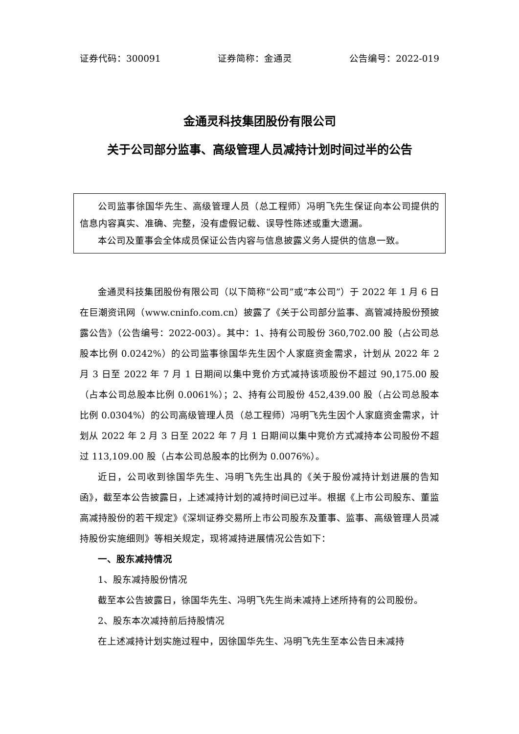证券代码：300091 证券简称：金通灵 公告编号：2022-019
金通灵科技集团股份有限公司
关于公司部分监事、高级管理人员减持计划时间过半的公告
公司监事徐国华先生、高级管理人员（总工程师）冯明飞先生保证向本公司提供的信息内容真实、准确、完整，没有虚假记载、误导性陈述或重大遗漏。
本公司及董事会全体成员保证公告内容与信息披露义务人提供的信息一致。
金通灵科技集团股份有限公司（以下简称“公司”或“本公司”）于 2022 年 1 月 6 日在巨潮资讯网（www.cninfo.com.cn）披露了《关于公司部分监事、高管减持股份预披露公告》（公告编号：2022-003）。其中：1、持有公司股份 360,702.00 股（占公司总股本比例 0.0242%）的公司监事徐国华先生因个人家庭资金需求，计划从 2022 年 2 月 3 日至 2022 年 7 月 1 日期间以集中竞价方式减持该项股份不超过 90,175.00 股（占本公司总股本比例 0.0061%）；2、持有公司股份 452,439.00 股（占公司总股本比例 0.0304%）的公司高级管理人员（总工程师）冯明飞先生因个人家庭资金需求，计划从 2022 年 2 月 3 日至 2022 年 7 月 1 日期间以集中竞价方式减持本公司股份不超过 113,109.00 股（占本公司总股本的比例为 0.0076%）。
近日，公司收到徐国华先生、冯明飞先生出具的《关于股份减持计划进展的告知函》，截至本公告披露日，上述减持计划的减持时间已过半。根据《上市公司股东、董监高减持股份的若干规定》《深圳证券交易所上市公司股东及董事、监事、高级管理人员减持股份实施细则》等相关规定，现将减持进展情况公告如下：
一、股东减持情况
1、股东减持股份情况
截至本公告披露日，徐国华先生、冯明飞先生尚未减持上述所持有的公司股份。
2、股东本次减持前后持股情况
在上述减持计划实施过程中，因徐国华先生、冯明飞先生至本公告日未减持